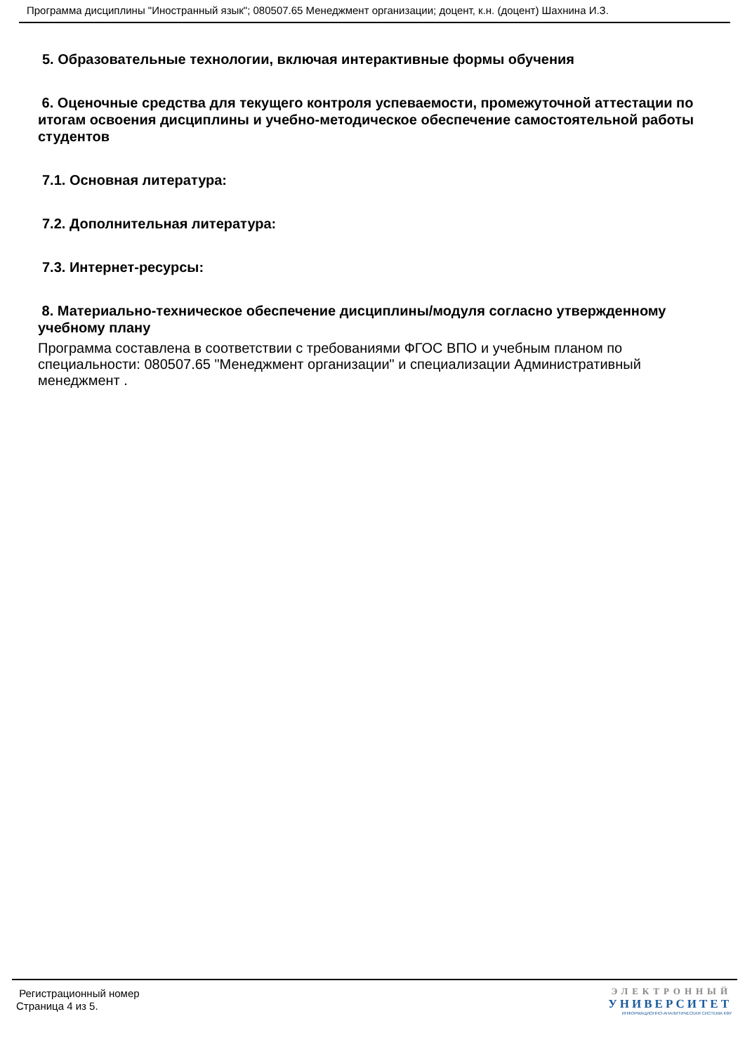Программа дисциплины "Иностранный язык"; 080507.65 Менеджмент организации; доцент, к.н. (доцент) Шахнина И.З.
5. Образовательные технологии, включая интерактивные формы обучения
6. Оценочные средства для текущего контроля успеваемости, промежуточной аттестации по итогам освоения дисциплины и учебно-методическое обеспечение самостоятельной работы студентов
7.1. Основная литература:
7.2. Дополнительная литература:
7.3. Интернет-ресурсы:
8. Материально-техническое обеспечение дисциплины/модуля согласно утвержденному учебному плану
Программа составлена в соответствии с требованиями ФГОС ВПО и учебным планом по специальности: 080507.65 "Менеджмент организации" и специализации Административный менеджмент .
Регистрационный номер
Страница 4 из 5.
ЭЛЕКТРОННЫЙ
УНИВЕРСИТЕТ
ИНФОРМАЦИОННО-АНАЛИТИЧЕСКАЯ СИСТЕМА КФУ